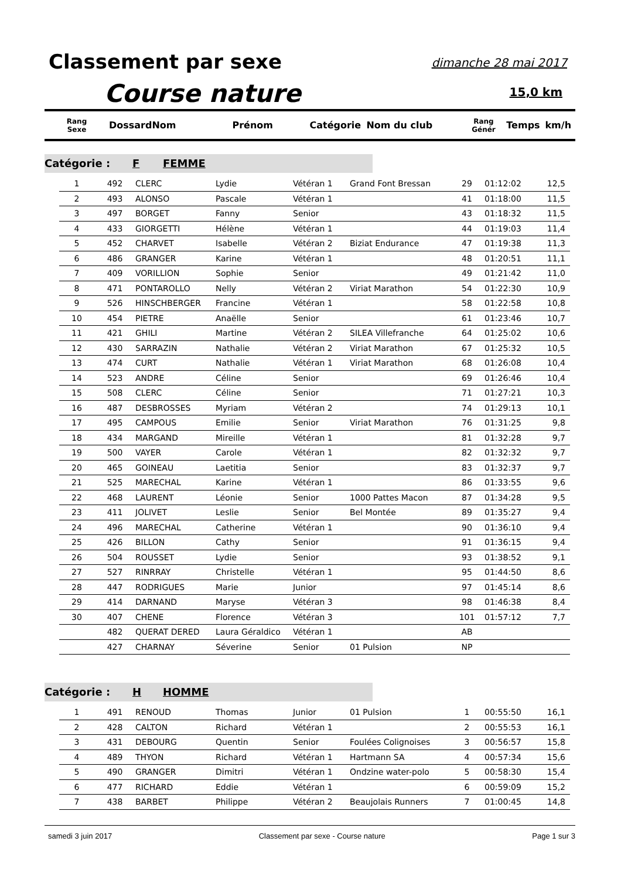Classement par sexe dimanche 28 mai 2017
Course nature 15,0 km
| Rang Sexe | Dossard | Nom | Prénom | Catégorie | Nom du club | Rang Génér | Temps | km/h |
| --- | --- | --- | --- | --- | --- | --- | --- | --- |
Catégorie : F FEMME
| 1 | 492 | CLERC | Lydie | Vétéran 1 | Grand Font Bressan | 29 | 01:12:02 | 12,5 |
| 2 | 493 | ALONSO | Pascale | Vétéran 1 | | 41 | 01:18:00 | 11,5 |
| 3 | 497 | BORGET | Fanny | Senior | | 43 | 01:18:32 | 11,5 |
| 4 | 433 | GIORGETTI | Hélène | Vétéran 1 | | 44 | 01:19:03 | 11,4 |
| 5 | 452 | CHARVET | Isabelle | Vétéran 2 | Biziat Endurance | 47 | 01:19:38 | 11,3 |
| 6 | 486 | GRANGER | Karine | Vétéran 1 | | 48 | 01:20:51 | 11,1 |
| 7 | 409 | VORILLION | Sophie | Senior | | 49 | 01:21:42 | 11,0 |
| 8 | 471 | PONTAROLLO | Nelly | Vétéran 2 | Viriat Marathon | 54 | 01:22:30 | 10,9 |
| 9 | 526 | HINSCHBERGER | Francine | Vétéran 1 | | 58 | 01:22:58 | 10,8 |
| 10 | 454 | PIETRE | Anaëlle | Senior | | 61 | 01:23:46 | 10,7 |
| 11 | 421 | GHILI | Martine | Vétéran 2 | SILEA Villefranche | 64 | 01:25:02 | 10,6 |
| 12 | 430 | SARRAZIN | Nathalie | Vétéran 2 | Viriat Marathon | 67 | 01:25:32 | 10,5 |
| 13 | 474 | CURT | Nathalie | Vétéran 1 | Viriat Marathon | 68 | 01:26:08 | 10,4 |
| 14 | 523 | ANDRE | Céline | Senior | | 69 | 01:26:46 | 10,4 |
| 15 | 508 | CLERC | Céline | Senior | | 71 | 01:27:21 | 10,3 |
| 16 | 487 | DESBROSSES | Myriam | Vétéran 2 | | 74 | 01:29:13 | 10,1 |
| 17 | 495 | CAMPOUS | Emilie | Senior | Viriat Marathon | 76 | 01:31:25 | 9,8 |
| 18 | 434 | MARGAND | Mireille | Vétéran 1 | | 81 | 01:32:28 | 9,7 |
| 19 | 500 | VAYER | Carole | Vétéran 1 | | 82 | 01:32:32 | 9,7 |
| 20 | 465 | GOINEAU | Laetitia | Senior | | 83 | 01:32:37 | 9,7 |
| 21 | 525 | MARECHAL | Karine | Vétéran 1 | | 86 | 01:33:55 | 9,6 |
| 22 | 468 | LAURENT | Léonie | Senior | 1000 Pattes Macon | 87 | 01:34:28 | 9,5 |
| 23 | 411 | JOLIVET | Leslie | Senior | Bel Montée | 89 | 01:35:27 | 9,4 |
| 24 | 496 | MARECHAL | Catherine | Vétéran 1 | | 90 | 01:36:10 | 9,4 |
| 25 | 426 | BILLON | Cathy | Senior | | 91 | 01:36:15 | 9,4 |
| 26 | 504 | ROUSSET | Lydie | Senior | | 93 | 01:38:52 | 9,1 |
| 27 | 527 | RINRRAY | Christelle | Vétéran 1 | | 95 | 01:44:50 | 8,6 |
| 28 | 447 | RODRIGUES | Marie | Junior | | 97 | 01:45:14 | 8,6 |
| 29 | 414 | DARNAND | Maryse | Vétéran 3 | | 98 | 01:46:38 | 8,4 |
| 30 | 407 | CHENE | Florence | Vétéran 3 | | 101 | 01:57:12 | 7,7 |
| | 482 | QUERAT DERED | Laura Géraldico | Vétéran 1 | | AB | | |
| | 427 | CHARNAY | Séverine | Senior | 01 Pulsion | NP | | |
Catégorie : H HOMME
| 1 | 491 | RENOUD | Thomas | Junior | 01 Pulsion | 1 | 00:55:50 | 16,1 |
| 2 | 428 | CALTON | Richard | Vétéran 1 | | 2 | 00:55:53 | 16,1 |
| 3 | 431 | DEBOURG | Quentin | Senior | Foulées Colignoises | 3 | 00:56:57 | 15,8 |
| 4 | 489 | THYON | Richard | Vétéran 1 | Hartmann SA | 4 | 00:57:34 | 15,6 |
| 5 | 490 | GRANGER | Dimitri | Vétéran 1 | Ondzine water-polo | 5 | 00:58:30 | 15,4 |
| 6 | 477 | RICHARD | Eddie | Vétéran 1 | | 6 | 00:59:09 | 15,2 |
| 7 | 438 | BARBET | Philippe | Vétéran 2 | Beaujolais Runners | 7 | 01:00:45 | 14,8 |
samedi 3 juin 2017 Classement par sexe - Course nature Page 1 sur 3